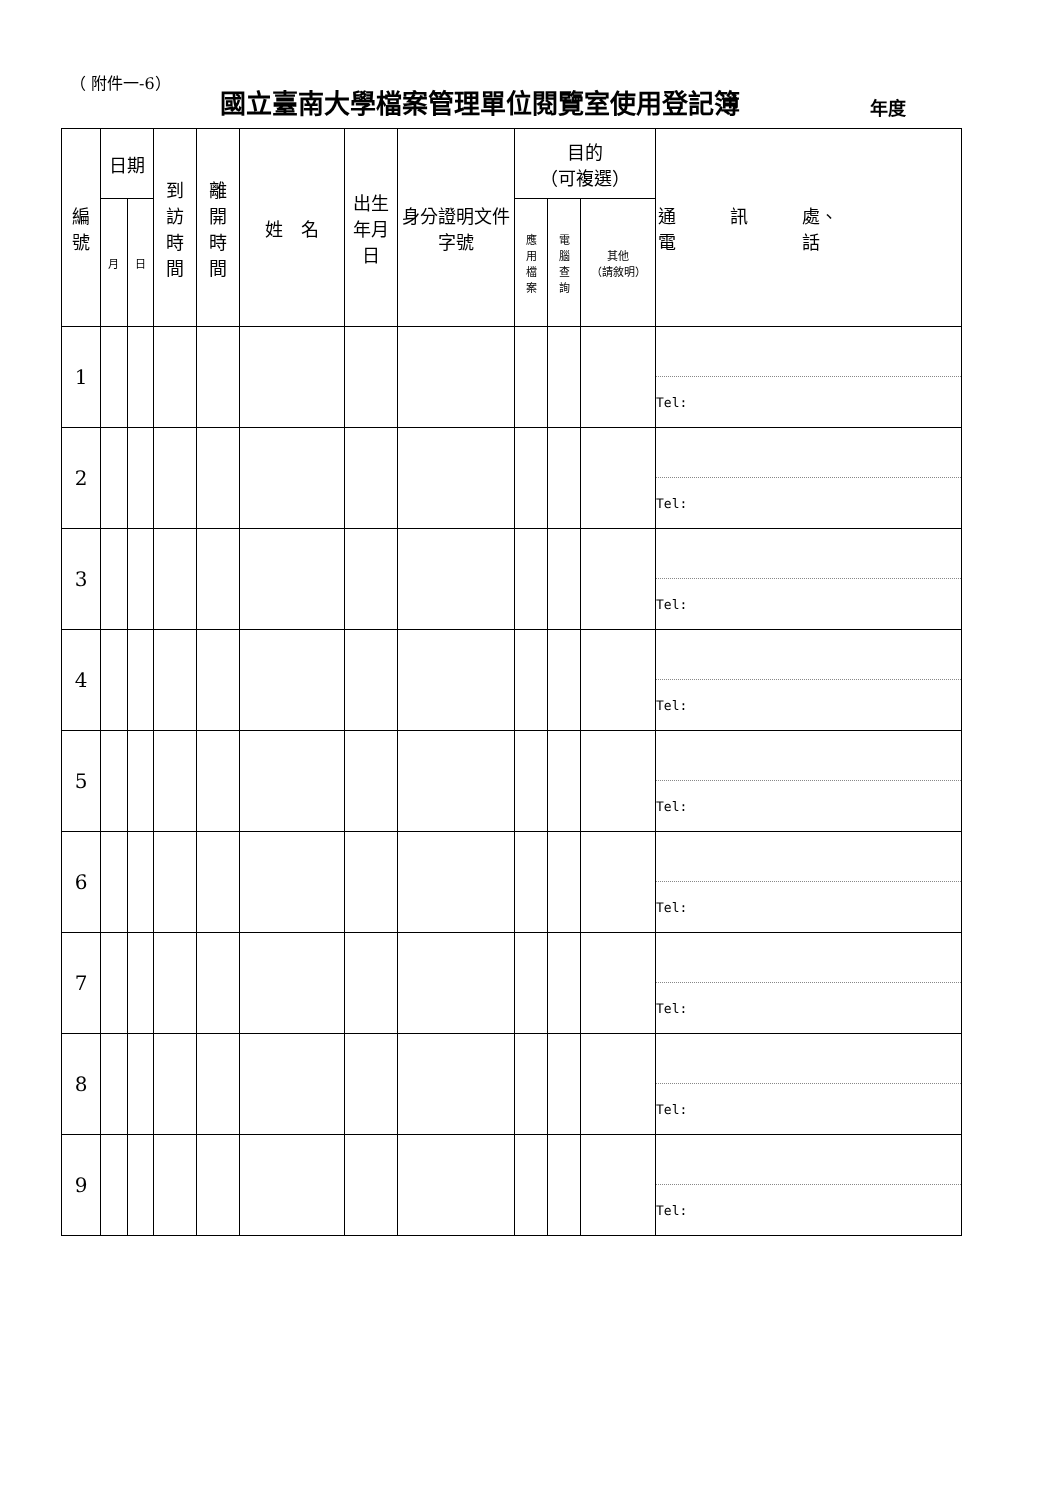（ 附件一-6） 國立臺南大學檔案管理單位閱覽室使用登記簿 年度
| 編 號 | 日期 | | 到 訪 時 間 | 離 開 時 間 | 姓 名 | 出生 年月 日 | 身分證明文件字號 | 目的 （可複選） | | | 通 訊 處、 電 話 |
| --- | --- | --- | --- | --- | --- | --- | --- | --- | --- | --- | --- |
| | 月 | 日 | | | | | | 應 用 檔 案 | 電 腦 查 詢 | 其他 （請敘明） | |
| 1 | | | | | | | | | | | Tel: |
| 2 | | | | | | | | | | | Tel: |
| 3 | | | | | | | | | | | Tel: |
| 4 | | | | | | | | | | | Tel: |
| 5 | | | | | | | | | | | Tel: |
| 6 | | | | | | | | | | | Tel: |
| 7 | | | | | | | | | | | Tel: |
| 8 | | | | | | | | | | | Tel: |
| 9 | | | | | | | | | | | Tel: |